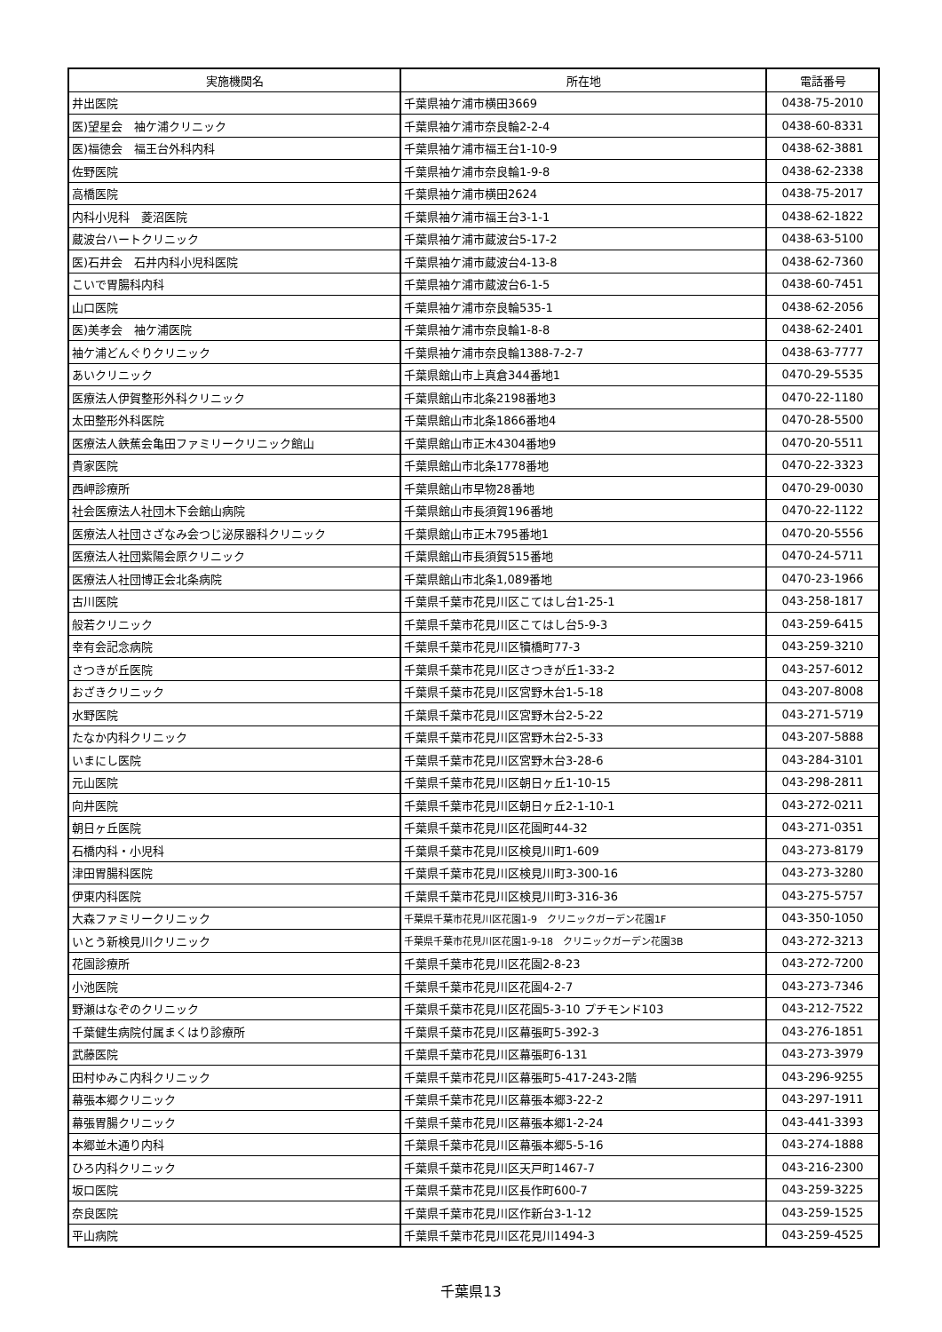| 実施機関名 | 所在地 | 電話番号 |
| --- | --- | --- |
| 井出医院 | 千葉県袖ケ浦市横田3669 | 0438-75-2010 |
| 医)望星会 袖ケ浦クリニック | 千葉県袖ケ浦市奈良輪2-2-4 | 0438-60-8331 |
| 医)福徳会 福王台外科内科 | 千葉県袖ケ浦市福王台1-10-9 | 0438-62-3881 |
| 佐野医院 | 千葉県袖ケ浦市奈良輪1-9-8 | 0438-62-2338 |
| 高橋医院 | 千葉県袖ケ浦市横田2624 | 0438-75-2017 |
| 内科小児科 菱沼医院 | 千葉県袖ケ浦市福王台3-1-1 | 0438-62-1822 |
| 蔵波台ハートクリニック | 千葉県袖ケ浦市蔵波台5-17-2 | 0438-63-5100 |
| 医)石井会 石井内科小児科医院 | 千葉県袖ケ浦市蔵波台4-13-8 | 0438-62-7360 |
| こいで胃腸科内科 | 千葉県袖ケ浦市蔵波台6-1-5 | 0438-60-7451 |
| 山口医院 | 千葉県袖ケ浦市奈良輪535-1 | 0438-62-2056 |
| 医)美孝会 袖ケ浦医院 | 千葉県袖ケ浦市奈良輪1-8-8 | 0438-62-2401 |
| 袖ケ浦どんぐりクリニック | 千葉県袖ケ浦市奈良輪1388-7-2-7 | 0438-63-7777 |
| あいクリニック | 千葉県館山市上真倉344番地1 | 0470-29-5535 |
| 医療法人伊賀整形外科クリニック | 千葉県館山市北条2198番地3 | 0470-22-1180 |
| 太田整形外科医院 | 千葉県館山市北条1866番地4 | 0470-28-5500 |
| 医療法人鉄蕉会亀田ファミリークリニック館山 | 千葉県館山市正木4304番地9 | 0470-20-5511 |
| 貴家医院 | 千葉県館山市北条1778番地 | 0470-22-3323 |
| 西岬診療所 | 千葉県館山市早物28番地 | 0470-29-0030 |
| 社会医療法人社団木下会館山病院 | 千葉県館山市長須賀196番地 | 0470-22-1122 |
| 医療法人社団さざなみ会つじ泌尿器科クリニック | 千葉県館山市正木795番地1 | 0470-20-5556 |
| 医療法人社団紫陽会原クリニック | 千葉県館山市長須賀515番地 | 0470-24-5711 |
| 医療法人社団博正会北条病院 | 千葉県館山市北条1,089番地 | 0470-23-1966 |
| 古川医院 | 千葉県千葉市花見川区こてはし台1-25-1 | 043-258-1817 |
| 般若クリニック | 千葉県千葉市花見川区こてはし台5-9-3 | 043-259-6415 |
| 幸有会記念病院 | 千葉県千葉市花見川区犢橋町77-3 | 043-259-3210 |
| さつきが丘医院 | 千葉県千葉市花見川区さつきが丘1-33-2 | 043-257-6012 |
| おざきクリニック | 千葉県千葉市花見川区宮野木台1-5-18 | 043-207-8008 |
| 水野医院 | 千葉県千葉市花見川区宮野木台2-5-22 | 043-271-5719 |
| たなか内科クリニック | 千葉県千葉市花見川区宮野木台2-5-33 | 043-207-5888 |
| いまにし医院 | 千葉県千葉市花見川区宮野木台3-28-6 | 043-284-3101 |
| 元山医院 | 千葉県千葉市花見川区朝日ヶ丘1-10-15 | 043-298-2811 |
| 向井医院 | 千葉県千葉市花見川区朝日ヶ丘2-1-10-1 | 043-272-0211 |
| 朝日ヶ丘医院 | 千葉県千葉市花見川区花園町44-32 | 043-271-0351 |
| 石橋内科・小児科 | 千葉県千葉市花見川区検見川町1-609 | 043-273-8179 |
| 津田胃腸科医院 | 千葉県千葉市花見川区検見川町3-300-16 | 043-273-3280 |
| 伊東内科医院 | 千葉県千葉市花見川区検見川町3-316-36 | 043-275-5757 |
| 大森ファミリークリニック | 千葉県千葉市花見川区花園1-9 クリニックガーデン花園1F | 043-350-1050 |
| いとう新検見川クリニック | 千葉県千葉市花見川区花園1-9-18 クリニックガーデン花園3B | 043-272-3213 |
| 花園診療所 | 千葉県千葉市花見川区花園2-8-23 | 043-272-7200 |
| 小池医院 | 千葉県千葉市花見川区花園4-2-7 | 043-273-7346 |
| 野瀬はなぞのクリニック | 千葉県千葉市花見川区花園5-3-10 プチモンド103 | 043-212-7522 |
| 千葉健生病院付属まくはり診療所 | 千葉県千葉市花見川区幕張町5-392-3 | 043-276-1851 |
| 武藤医院 | 千葉県千葉市花見川区幕張町6-131 | 043-273-3979 |
| 田村ゆみこ内科クリニック | 千葉県千葉市花見川区幕張町5-417-243-2階 | 043-296-9255 |
| 幕張本郷クリニック | 千葉県千葉市花見川区幕張本郷3-22-2 | 043-297-1911 |
| 幕張胃腸クリニック | 千葉県千葉市花見川区幕張本郷1-2-24 | 043-441-3393 |
| 本郷並木通り内科 | 千葉県千葉市花見川区幕張本郷5-5-16 | 043-274-1888 |
| ひろ内科クリニック | 千葉県千葉市花見川区天戸町1467-7 | 043-216-2300 |
| 坂口医院 | 千葉県千葉市花見川区長作町600-7 | 043-259-3225 |
| 奈良医院 | 千葉県千葉市花見川区作新台3-1-12 | 043-259-1525 |
| 平山病院 | 千葉県千葉市花見川区花見川1494-3 | 043-259-4525 |
千葉県13